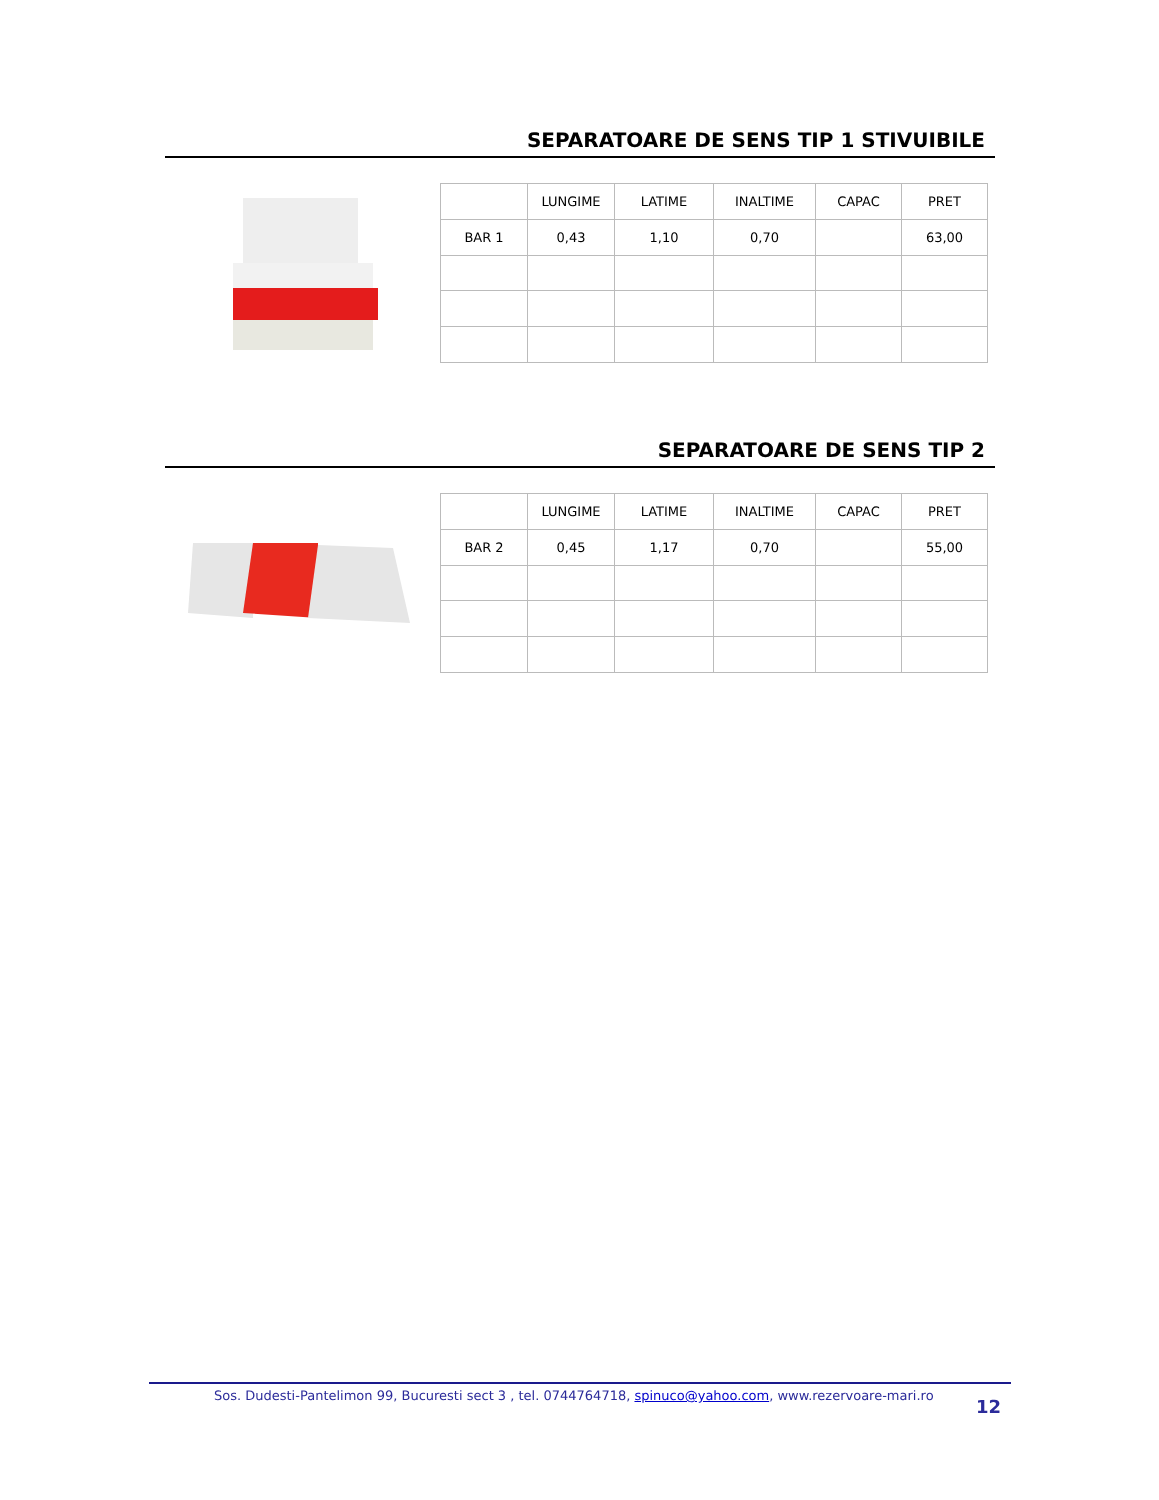SEPARATOARE DE SENS TIP 1 STIVUIBILE
| | LUNGIME | LATIME | INALTIME | CAPAC | PRET |
| --- | --- | --- | --- | --- | --- |
| BAR 1 | 0,43 | 1,10 | 0,70 | | 63,00 |
SEPARATOARE DE SENS TIP 2
| | LUNGIME | LATIME | INALTIME | CAPAC | PRET |
| --- | --- | --- | --- | --- | --- |
| BAR 2 | 0,45 | 1,17 | 0,70 | | 55,00 |
Sos. Dudesti-Pantelimon 99, Bucuresti sect 3 , tel. 0744764718, spinuco@yahoo.com, www.rezervoare-mari.ro
12